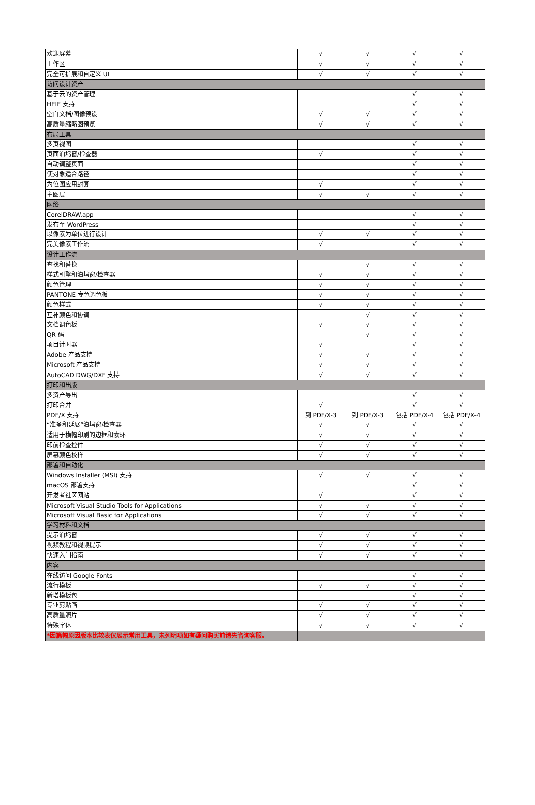| 欢迎屏幕 | √ | √ | √ | √ |
| 工作区 | √ | √ | √ | √ |
| 完全可扩展和自定义 UI | √ | √ | √ | √ |
| 访问设计资产 | | | | |
| 基于云的资产管理 | | | √ | √ |
| HEIF 支持 | | | √ | √ |
| 空白文档/图像预设 | √ | √ | √ | √ |
| 高质量缩略图预览 | √ | √ | √ | √ |
| 布局工具 | | | | |
| 多页视图 | | | √ | √ |
| 页面泊坞窗/检查器 | √ | | √ | √ |
| 自动调整页面 | | | √ | √ |
| 使对象适合路径 | | | √ | √ |
| 为位图应用封套 | √ | | √ | √ |
| 主图层 | √ | √ | √ | √ |
| 网络 | | | | |
| CorelDRAW.app | | | √ | √ |
| 发布至 WordPress | | | √ | √ |
| 以像素为单位进行设计 | √ | √ | √ | √ |
| 完美像素工作流 | √ | | √ | √ |
| 设计工作流 | | | | |
| 查找和替换 | | √ | √ | √ |
| 样式引擎和泊坞窗/检查器 | √ | √ | √ | √ |
| 颜色管理 | √ | √ | √ | √ |
| PANTONE 专色调色板 | √ | √ | √ | √ |
| 颜色样式 | √ | √ | √ | √ |
| 互补颜色和协调 | | √ | √ | √ |
| 文档调色板 | √ | √ | √ | √ |
| QR 码 | | √ | √ | √ |
| 项目计时器 | √ | | √ | √ |
| Adobe 产品支持 | √ | √ | √ | √ |
| Microsoft 产品支持 | √ | √ | √ | √ |
| AutoCAD DWG/DXF 支持 | √ | √ | √ | √ |
| 打印和出版 | | | | |
| 多资产导出 | | | √ | √ |
| 打印合并 | √ | | √ | √ |
| PDF/X 支持 | 到 PDF/X-3 | 到 PDF/X-3 | 包括 PDF/X-4 | 包括 PDF/X-4 |
| “准备和延展”泊坞窗/检查器 | √ | √ | √ | √ |
| 适用于横幅印刷的边框和索环 | √ | √ | √ | √ |
| 印前检查控件 | √ | √ | √ | √ |
| 屏幕颜色校样 | √ | √ | √ | √ |
| 部署和自动化 | | | | |
| Windows Installer (MSI) 支持 | √ | √ | √ | √ |
| macOS 部署支持 | | | √ | √ |
| 开发者社区网站 | √ | | √ | √ |
| Microsoft Visual Studio Tools for Applications | √ | √ | √ | √ |
| Microsoft Visual Basic for Applications | √ | √ | √ | √ |
| 学习材料和文档 | | | | |
| 提示泊坞窗 | √ | √ | √ | √ |
| 视频教程和视频提示 | √ | √ | √ | √ |
| 快速入门指南 | √ | √ | √ | √ |
| 内容 | | | | |
| 在线访问 Google Fonts | | | √ | √ |
| 流行模板 | √ | √ | √ | √ |
| 新增模板包 | | | √ | √ |
| 专业剪贴画 | √ | √ | √ | √ |
| 高质量照片 | √ | √ | √ | √ |
| 特殊字体 | √ | √ | √ | √ |
| *因篇幅原因版本比较表仅展示常用工具，未列明项如有疑问购买前请先咨询客服。 | | | | |